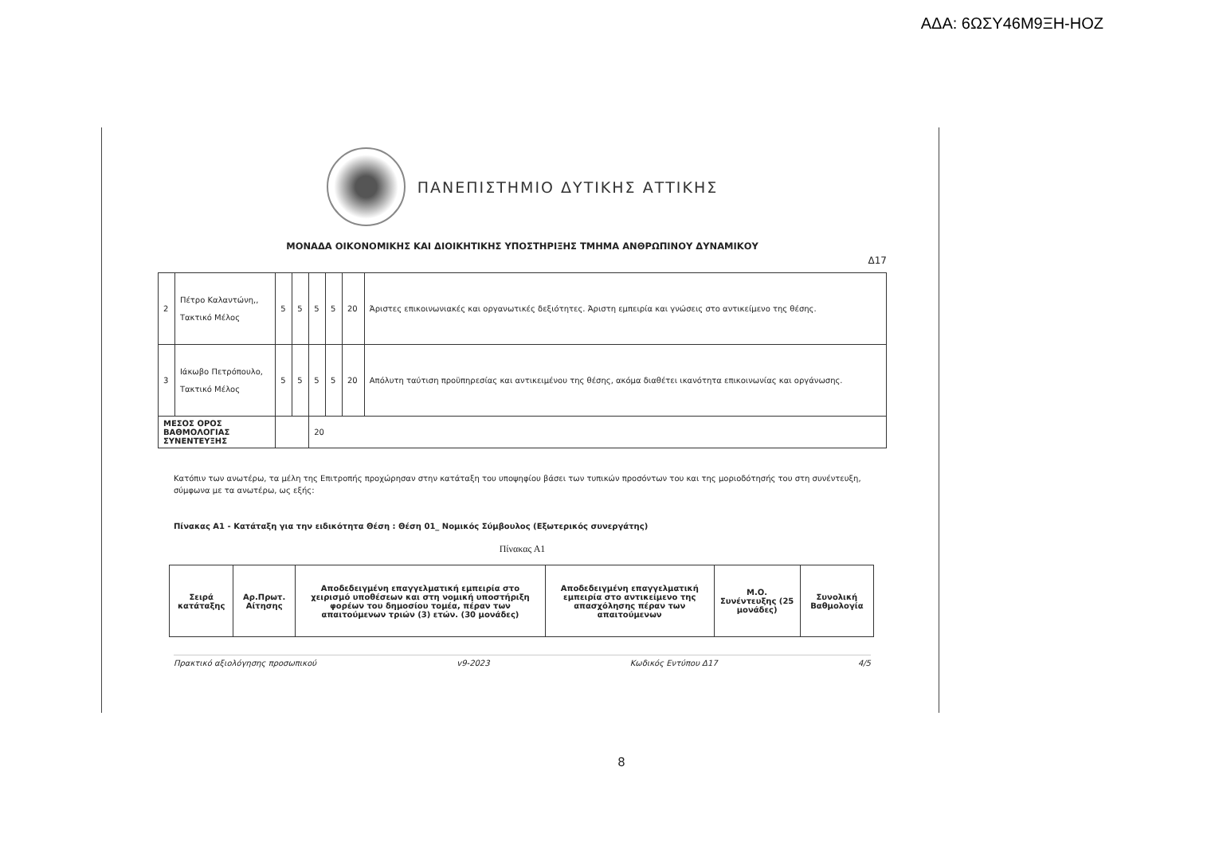ΑΔΑ: 6ΩΣΥ46Μ9ΞΗ-ΗΟΖ
ΠΑΝΕΠΙΣΤΗΜΙΟ ΔΥΤΙΚΗΣ ΑΤΤΙΚΗΣ
ΜΟΝΑΔΑ ΟΙΚΟΝΟΜΙΚΗΣ ΚΑΙ ΔΙΟΙΚΗΤΙΚΗΣ ΥΠΟΣΤΗΡΙΞΗΣ ΤΜΗΜΑ ΑΝΘΡΩΠΙΝΟΥ ΔΥΝΑΜΙΚΟΥ
Δ17
| 2 | Πέτρο Καλαντώνη,, Τακτικό Μέλος | 5 | 5 | 5 | 5 | 20 | Άριστες επικοινωνιακές και οργανωτικές δεξιότητες. Άριστη εμπειρία και γνώσεις στο αντικείμενο της θέσης. |
| 3 | Ιάκωβο Πετρόπουλο, Τακτικό Μέλος | 5 | 5 | 5 | 5 | 20 | Απόλυτη ταύτιση προϋπηρεσίας και αντικειμένου της θέσης, ακόμα διαθέτει ικανότητα επικοινωνίας και οργάνωσης. |
| ΜΕΣΟΣ ΟΡΟΣ ΒΑΘΜΟΛΟΓΙΑΣ ΣΥΝΕΝΤΕΥΞΗΣ | | | | 20 | | | |
Κατόπιν των ανωτέρω, τα μέλη της Επιτροπής προχώρησαν στην κατάταξη του υποψηφίου βάσει των τυπικών προσόντων του και της μοριοδότησής του στη συνέντευξη, σύμφωνα με τα ανωτέρω, ως εξής:
Πίνακας Α1 - Κατάταξη για την ειδικότητα Θέση : Θέση 01_ Νομικός Σύμβουλος (Εξωτερικός συνεργάτης)
Πίνακας Α1
| Σειρά κατάταξης | Αρ.Πρωτ. Αίτησης | Αποδεδειγμένη επαγγελματική εμπειρία στο χειρισμό υποθέσεων και στη νομική υποστήριξη φορέων του δημοσίου τομέα, πέραν των απαιτούμενων τριών (3) ετών. (30 μονάδες) | Αποδεδειγμένη επαγγελματική εμπειρία στο αντικείμενο της απασχόλησης πέραν των απαιτούμενων | Μ.Ο. Συνέντευξης (25 μονάδες) | Συνολική Βαθμολογία |
| --- | --- | --- | --- | --- | --- |
Πρακτικό αξιολόγησης προσωπικού v9-2023 Κωδικός Εντύπου Δ17 4/5
8